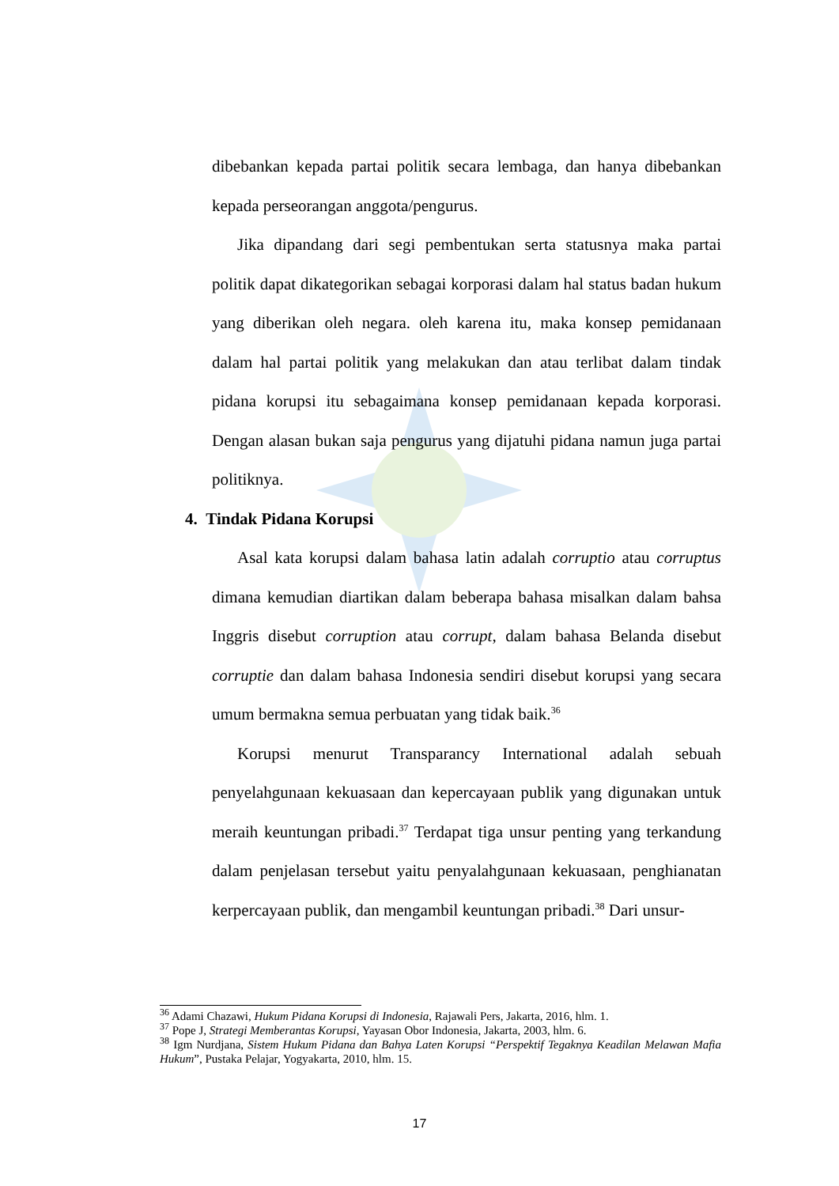dibebankan kepada partai politik secara lembaga, dan hanya dibebankan kepada perseorangan anggota/pengurus.
Jika dipandang dari segi pembentukan serta statusnya maka partai politik dapat dikategorikan sebagai korporasi dalam hal status badan hukum yang diberikan oleh negara. oleh karena itu, maka konsep pemidanaan dalam hal partai politik yang melakukan dan atau terlibat dalam tindak pidana korupsi itu sebagaimana konsep pemidanaan kepada korporasi. Dengan alasan bukan saja pengurus yang dijatuhi pidana namun juga partai politiknya.
4. Tindak Pidana Korupsi
Asal kata korupsi dalam bahasa latin adalah corruptio atau corruptus dimana kemudian diartikan dalam beberapa bahasa misalkan dalam bahsa Inggris disebut corruption atau corrupt, dalam bahasa Belanda disebut corruptie dan dalam bahasa Indonesia sendiri disebut korupsi yang secara umum bermakna semua perbuatan yang tidak baik.<sup>36</sup>
Korupsi menurut Transparancy International adalah sebuah penyelahgunaan kekuasaan dan kepercayaan publik yang digunakan untuk meraih keuntungan pribadi.<sup>37</sup> Terdapat tiga unsur penting yang terkandung dalam penjelasan tersebut yaitu penyalahgunaan kekuasaan, penghianatan kerpercayaan publik, dan mengambil keuntungan pribadi.<sup>38</sup> Dari unsur-
<sup>36</sup> Adami Chazawi, Hukum Pidana Korupsi di Indonesia, Rajawali Pers, Jakarta, 2016, hlm. 1.
<sup>37</sup> Pope J, Strategi Memberantas Korupsi, Yayasan Obor Indonesia, Jakarta, 2003, hlm. 6.
<sup>38</sup> Igm Nurdjana, Sistem Hukum Pidana dan Bahya Laten Korupsi “Perspektif Tegaknya Keadilan Melawan Mafia Hukum”, Pustaka Pelajar, Yogyakarta, 2010, hlm. 15.
17